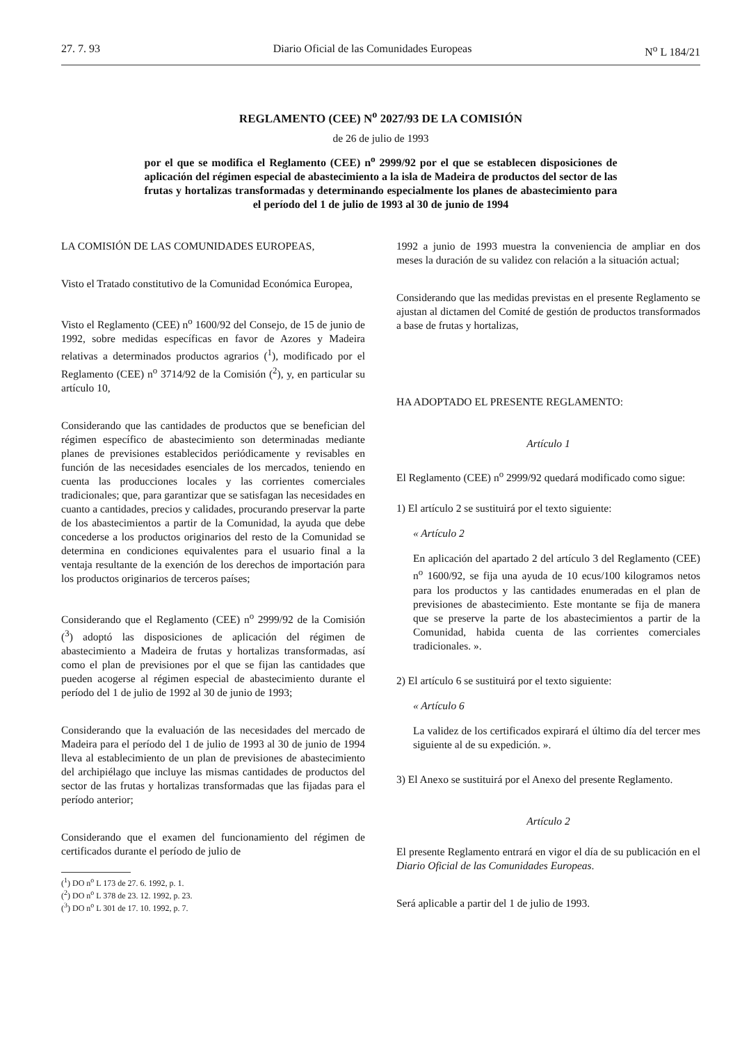27. 7. 93 Diario Oficial de las Comunidades Europeas N<sup>o</sup> L 184/21
REGLAMENTO (CEE) N<sup>o</sup> 2027/93 DE LA COMISIÓN
de 26 de julio de 1993
por el que se modifica el Reglamento (CEE) n<sup>o</sup> 2999/92 por el que se establecen disposiciones de aplicación del régimen especial de abastecimiento a la isla de Madeira de productos del sector de las frutas y hortalizas transformadas y determinando especialmente los planes de abastecimiento para el período del 1 de julio de 1993 al 30 de junio de 1994
LA COMISIÓN DE LAS COMUNIDADES EUROPEAS,
Visto el Tratado constitutivo de la Comunidad Económica Europea,
Visto el Reglamento (CEE) n<sup>o</sup> 1600/92 del Consejo, de 15 de junio de 1992, sobre medidas específicas en favor de Azores y Madeira relativas a determinados productos agrarios (<sup>1</sup>), modificado por el Reglamento (CEE) n<sup>o</sup> 3714/92 de la Comisión (<sup>2</sup>), y, en particular su artículo 10,
Considerando que las cantidades de productos que se benefician del régimen específico de abastecimiento son determinadas mediante planes de previsiones establecidos periódicamente y revisables en función de las necesidades esenciales de los mercados, teniendo en cuenta las producciones locales y las corrientes comerciales tradicionales; que, para garantizar que se satisfagan las necesidades en cuanto a cantidades, precios y calidades, procurando preservar la parte de los abastecimientos a partir de la Comunidad, la ayuda que debe concederse a los productos originarios del resto de la Comunidad se determina en condiciones equivalentes para el usuario final a la ventaja resultante de la exención de los derechos de importación para los productos originarios de terceros países;
Considerando que el Reglamento (CEE) n<sup>o</sup> 2999/92 de la Comisión (<sup>3</sup>) adoptó las disposiciones de aplicación del régimen de abastecimiento a Madeira de frutas y hortalizas transformadas, así como el plan de previsiones por el que se fijan las cantidades que pueden acogerse al régimen especial de abastecimiento durante el período del 1 de julio de 1992 al 30 de junio de 1993;
Considerando que la evaluación de las necesidades del mercado de Madeira para el período del 1 de julio de 1993 al 30 de junio de 1994 lleva al establecimiento de un plan de previsiones de abastecimiento del archipiélago que incluye las mismas cantidades de productos del sector de las frutas y hortalizas transformadas que las fijadas para el período anterior;
Considerando que el examen del funcionamiento del régimen de certificados durante el período de julio de
(<sup>1</sup>) DO n<sup>o</sup> L 173 de 27. 6. 1992, p. 1.
(<sup>2</sup>) DO n<sup>o</sup> L 378 de 23. 12. 1992, p. 23.
(<sup>3</sup>) DO n<sup>o</sup> L 301 de 17. 10. 1992, p. 7.
1992 a junio de 1993 muestra la conveniencia de ampliar en dos meses la duración de su validez con relación a la situación actual;
Considerando que las medidas previstas en el presente Reglamento se ajustan al dictamen del Comité de gestión de productos transformados a base de frutas y hortalizas,
HA ADOPTADO EL PRESENTE REGLAMENTO:
Artículo 1
El Reglamento (CEE) n<sup>o</sup> 2999/92 quedará modificado como sigue:
1) El artículo 2 se sustituirá por el texto siguiente:
« Artículo 2
En aplicación del apartado 2 del artículo 3 del Reglamento (CEE) n<sup>o</sup> 1600/92, se fija una ayuda de 10 ecus/100 kilogramos netos para los productos y las cantidades enumeradas en el plan de previsiones de abastecimiento. Este montante se fija de manera que se preserve la parte de los abastecimientos a partir de la Comunidad, habida cuenta de las corrientes comerciales tradicionales. ».
2) El artículo 6 se sustituirá por el texto siguiente:
« Artículo 6
La validez de los certificados expirará el último día del tercer mes siguiente al de su expedición. ».
3) El Anexo se sustituirá por el Anexo del presente Reglamento.
Artículo 2
El presente Reglamento entrará en vigor el día de su publicación en el Diario Oficial de las Comunidades Europeas.
Será aplicable a partir del 1 de julio de 1993.